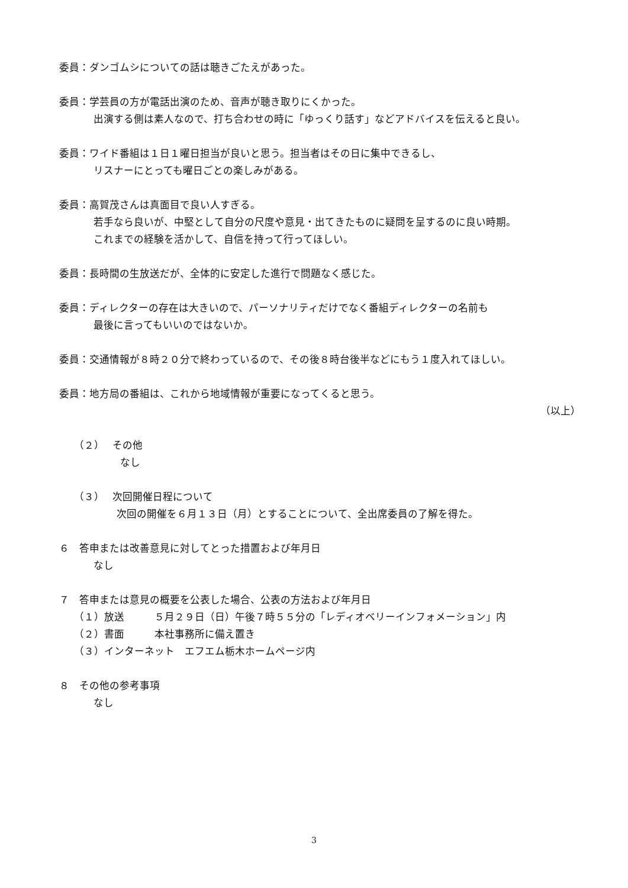委員：ダンゴムシについての話は聴きごたえがあった。
委員：学芸員の方が電話出演のため、音声が聴き取りにくかった。
出演する側は素人なので、打ち合わせの時に「ゆっくり話す」などアドバイスを伝えると良い。
委員：ワイド番組は１日１曜日担当が良いと思う。担当者はその日に集中できるし、
リスナーにとっても曜日ごとの楽しみがある。
委員：高賀茂さんは真面目で良い人すぎる。
若手なら良いが、中堅として自分の尺度や意見・出てきたものに疑問を呈するのに良い時期。
これまでの経験を活かして、自信を持って行ってほしい。
委員：長時間の生放送だが、全体的に安定した進行で問題なく感じた。
委員：ディレクターの存在は大きいので、パーソナリティだけでなく番組ディレクターの名前も
最後に言ってもいいのではないか。
委員：交通情報が８時２０分で終わっているので、その後８時台後半などにもう１度入れてほしい。
委員：地方局の番組は、これから地域情報が重要になってくると思う。
（以上）
（２）　 その他
なし
（３）　 次回開催日程について
次回の開催を６月１３日（月）とすることについて、全出席委員の了解を得た。
６　答申または改善意見に対してとった措置および年月日
なし
７　答申または意見の概要を公表した場合、公表の方法および年月日
（１）放送　　　５月２９日（日）午後７時５５分の「レディオベリーインフォメーション」内
（２）書面　　　本社事務所に備え置き
（３）インターネット　エフエム栃木ホームページ内
８　その他の参考事項
なし
3